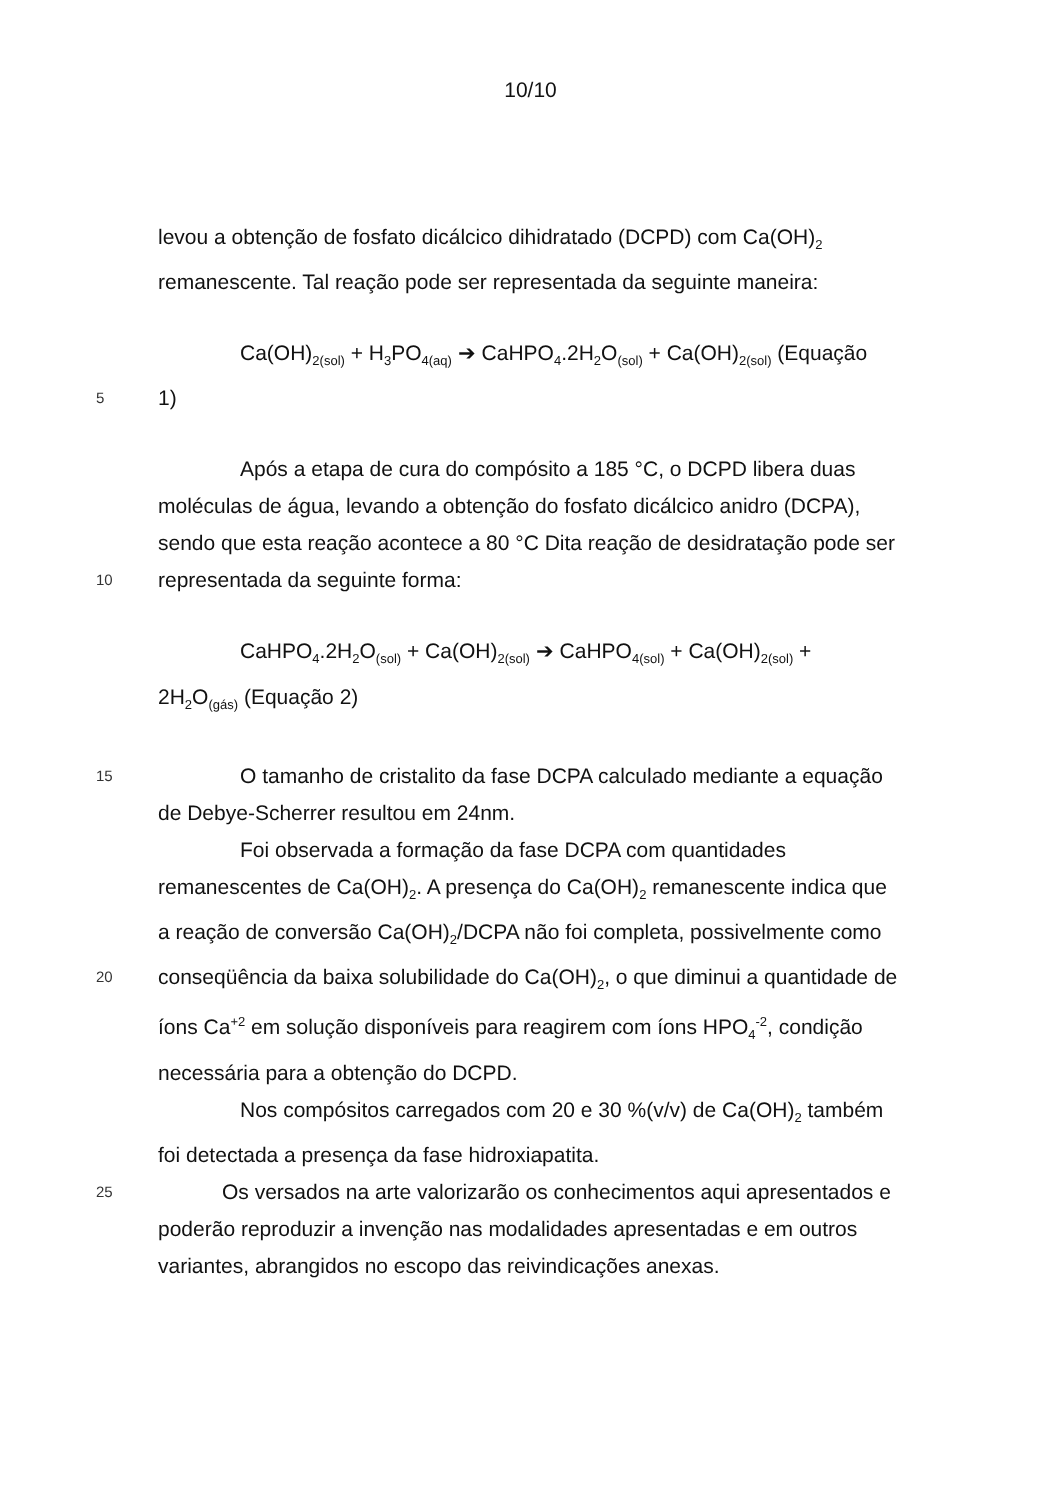10/10
levou a obtenção de fosfato dicálcico dihidratado (DCPD) com Ca(OH)<sub>2</sub>
remanescente. Tal reação pode ser representada da seguinte maneira:
Ca(OH)<sub>2(sol)</sub> + H<sub>3</sub>PO<sub>4(aq)</sub> ➔ CaHPO<sub>4</sub>.2H<sub>2</sub>O<sub>(sol)</sub> + Ca(OH)<sub>2(sol)</sub> (Equação
5
1)
Após a etapa de cura do compósito a 185 °C, o DCPD libera duas
moléculas de água, levando a obtenção do fosfato dicálcico anidro (DCPA),
sendo que esta reação acontece a 80 °C Dita reação de desidratação pode ser
10
representada da seguinte forma:
CaHPO<sub>4</sub>.2H<sub>2</sub>O<sub>(sol)</sub> + Ca(OH)<sub>2(sol)</sub> ➔ CaHPO<sub>4(sol)</sub> + Ca(OH)<sub>2(sol)</sub> +
2H<sub>2</sub>O<sub>(gás)</sub> (Equação 2)
15
O tamanho de cristalito da fase DCPA calculado mediante a equação
de Debye-Scherrer resultou em 24nm.
Foi observada a formação da fase DCPA com quantidades
remanescentes de Ca(OH)<sub>2</sub>. A presença do Ca(OH)<sub>2</sub> remanescente indica que
a reação de conversão Ca(OH)<sub>2</sub>/DCPA não foi completa, possivelmente como
20
conseqüência da baixa solubilidade do Ca(OH)<sub>2</sub>, o que diminui a quantidade de
íons Ca<sup>+2</sup> em solução disponíveis para reagirem com íons HPO<sub>4</sub><sup>-2</sup>, condição
necessária para a obtenção do DCPD.
Nos compósitos carregados com 20 e 30 %(v/v) de Ca(OH)<sub>2</sub> também
foi detectada a presença da fase hidroxiapatita.
25
Os versados na arte valorizarão os conhecimentos aqui apresentados e
poderão reproduzir a invenção nas modalidades apresentadas e em outros
variantes, abrangidos no escopo das reivindicações anexas.